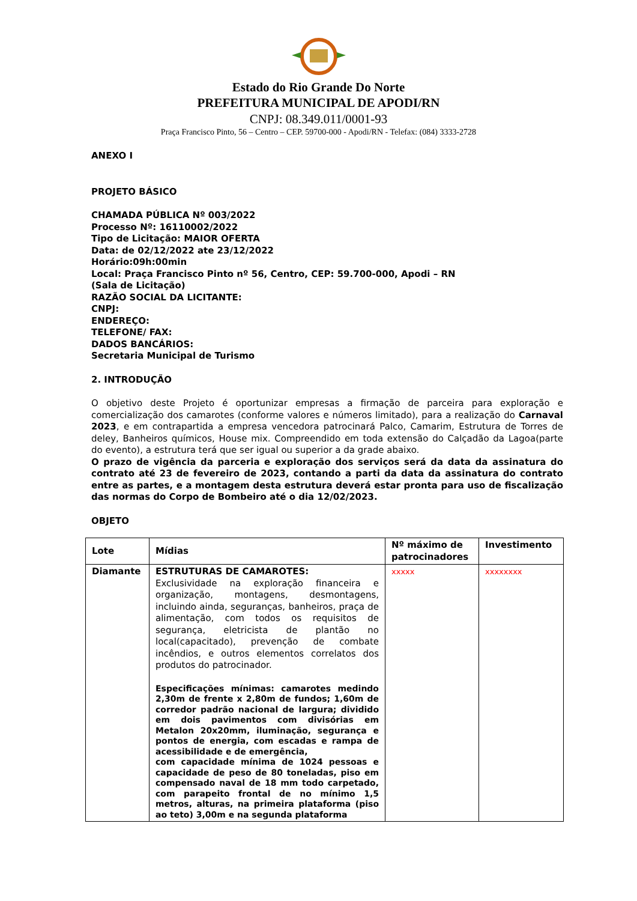Estado do Rio Grande Do Norte
PREFEITURA MUNICIPAL DE APODI/RN
CNPJ: 08.349.011/0001-93
Praça Francisco Pinto, 56 – Centro – CEP. 59700-000 - Apodi/RN - Telefax: (084) 3333-2728
ANEXO I
PROJETO BÁSICO
CHAMADA PÚBLICA Nº 003/2022
Processo Nº: 16110002/2022
Tipo de Licitação: MAIOR OFERTA
Data: de 02/12/2022 ate 23/12/2022
Horário:09h:00min
Local: Praça Francisco Pinto nº 56, Centro, CEP: 59.700-000, Apodi – RN
(Sala de Licitação)
RAZÃO SOCIAL DA LICITANTE:
CNPJ:
ENDEREÇO:
TELEFONE/ FAX:
DADOS BANCÁRIOS:
Secretaria Municipal de Turismo
2. INTRODUÇÃO
O objetivo deste Projeto é oportunizar empresas a firmação de parceira para exploração e comercialização dos camarotes (conforme valores e números limitado), para a realização do Carnaval 2023, e em contrapartida a empresa vencedora patrocinará Palco, Camarim, Estrutura de Torres de deley, Banheiros químicos, House mix. Compreendido em toda extensão do Calçadão da Lagoa(parte do evento), a estrutura terá que ser igual ou superior a da grade abaixo.
O prazo de vigência da parceria e exploração dos serviços será da data da assinatura do contrato até 23 de fevereiro de 2023, contando a parti da data da assinatura do contrato entre as partes, e a montagem desta estrutura deverá estar pronta para uso de fiscalização das normas do Corpo de Bombeiro até o dia 12/02/2023.
OBJETO
| Lote | Mídias | Nº máximo de patrocinadores | Investimento |
| --- | --- | --- | --- |
| Diamante | ESTRUTURAS DE CAMAROTES: Exclusividade na exploração financeira e organização, montagens, desmontagens, incluindo ainda, seguranças, banheiros, praça de alimentação, com todos os requisitos de segurança, eletricista de plantão no local(capacitado), prevenção de combate incêndios, e outros elementos correlatos dos produtos do patrocinador. Especificações mínimas: camarotes medindo 2,30m de frente x 2,80m de fundos; 1,60m de corredor padrão nacional de largura; dividido em dois pavimentos com divisórias em Metalon 20x20mm, iluminação, segurança e pontos de energia, com escadas e rampa de acessibilidade e de emergência, com capacidade mínima de 1024 pessoas e capacidade de peso de 80 toneladas, piso em compensado naval de 18 mm todo carpetado, com parapeito frontal de no mínimo 1,5 metros, alturas, na primeira plataforma (piso ao teto) 3,00m e na segunda plataforma | xxxxx | xxxxxxxx |